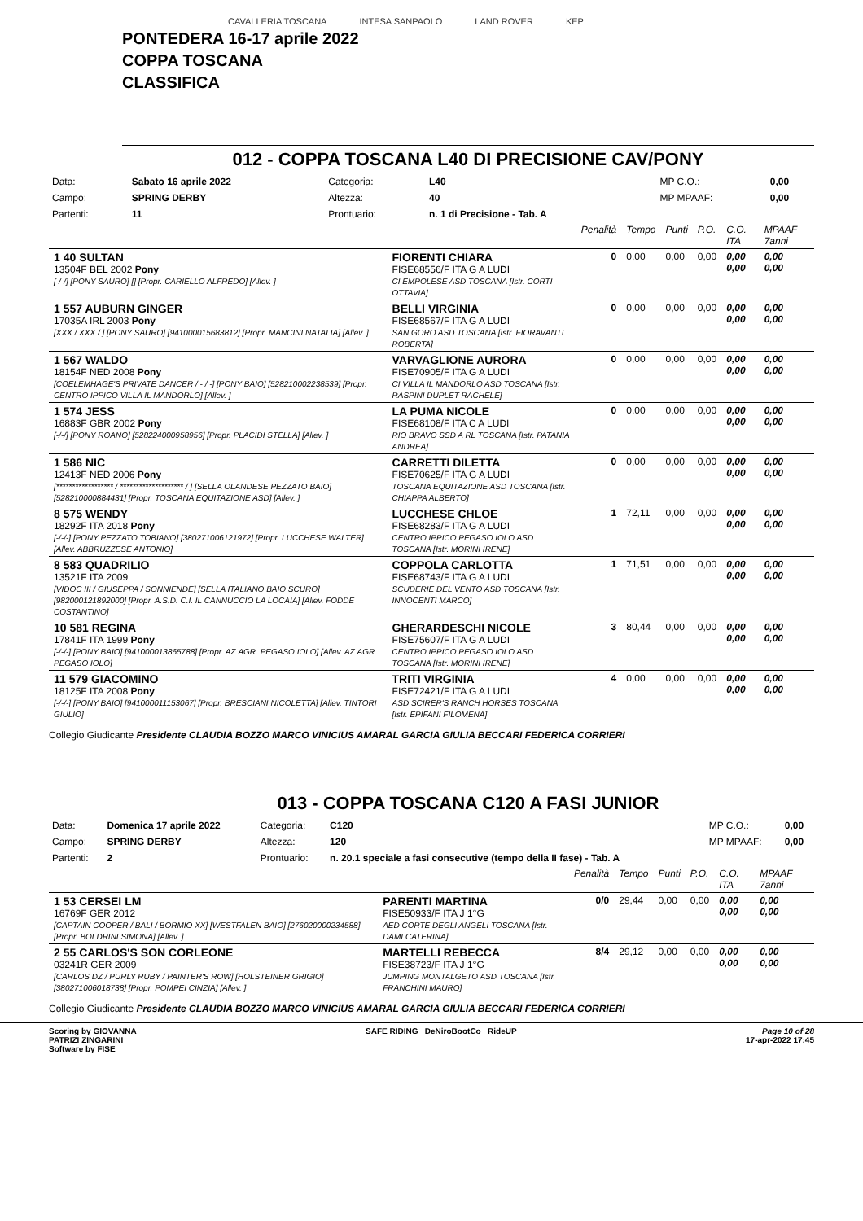CAVALLERIA TOSCANA INTESA SANPAOLO LAND ROVER KEP
PONTEDERA 16-17 aprile 2022
COPPA TOSCANA
CLASSIFICA
012 - COPPA TOSCANA L40 DI PRECISIONE CAV/PONY
| Data: | Sabato 16 aprile 2022 | Categoria: | L40 | MP C.O.: | 0,00 |
| Campo: | SPRING DERBY | Altezza: | 40 | MP MPAAF: | 0,00 |
| Partenti: | 11 | Prontuario: | n. 1 di Precisione - Tab. A | | |
| | | Penalità | Tempo | Punti | P.O. | C.O. ITA | MPAAF 7anni |
| 1 40 SULTAN 13504F BEL 2002 Pony [-/-/] [PONY SAURO] [] [Propr. CARIELLO ALFREDO] [Allev. ] | FIORENTI CHIARA FISE68556/F ITA G A LUDI CI EMPOLESE ASD TOSCANA [Istr. CORTI OTTAVIA] | 0 | 0,00 | 0,00 | 0,00 | 0,00 0,00 | 0,00 0,00 |
| 1 557 AUBURN GINGER 17035A IRL 2003 Pony [XXX / XXX / ] [PONY SAURO] [941000015683812] [Propr. MANCINI NATALIA] [Allev. ] | BELLI VIRGINIA FISE68567/F ITA G A LUDI SAN GORO ASD TOSCANA [Istr. FIORAVANTI ROBERTA] | 0 | 0,00 | 0,00 | 0,00 | 0,00 0,00 | 0,00 0,00 |
| 1 567 WALDO 18154F NED 2008 Pony [COELEMHAGE'S PRIVATE DANCER / - / -] [PONY BAIO] [528210002238539] [Propr. CENTRO IPPICO VILLA IL MANDORLO] [Allev. ] | VARVAGLIONE AURORA FISE70905/F ITA G A LUDI CI VILLA IL MANDORLO ASD TOSCANA [Istr. RASPINI DUPLET RACHELE] | 0 | 0,00 | 0,00 | 0,00 | 0,00 0,00 | 0,00 0,00 |
| 1 574 JESS 16883F GBR 2002 Pony [-/-/] [PONY ROANO] [528224000958956] [Propr. PLACIDI STELLA] [Allev. ] | LA PUMA NICOLE FISE68108/F ITA C A LUDI RIO BRAVO SSD A RL TOSCANA [Istr. PATANIA ANDREA] | 0 | 0,00 | 0,00 | 0,00 | 0,00 0,00 | 0,00 0,00 |
| 1 586 NIC 12413F NED 2006 Pony [****************** / ******************** / ] [SELLA OLANDESE PEZZATO BAIO] [528210000884431] [Propr. TOSCANA EQUITAZIONE ASD] [Allev. ] | CARRETTI DILETTA FISE70625/F ITA G A LUDI TOSCANA EQUITAZIONE ASD TOSCANA [Istr. CHIAPPA ALBERTO] | 0 | 0,00 | 0,00 | 0,00 | 0,00 0,00 | 0,00 0,00 |
| 8 575 WENDY 18292F ITA 2018 Pony [-/-/-] [PONY PEZZATO TOBIANO] [380271006121972] [Propr. LUCCHESE WALTER] [Allev. ABBRUZZESE ANTONIO] | LUCCHESE CHLOE FISE68283/F ITA G A LUDI CENTRO IPPICO PEGASO IOLO ASD TOSCANA [Istr. MORINI IRENE] | 1 | 72,11 | 0,00 | 0,00 | 0,00 0,00 | 0,00 0,00 |
| 8 583 QUADRILIO 13521F ITA 2009 [VIDOC III / GIUSEPPA / SONNIENDE] [SELLA ITALIANO BAIO SCURO] [982000121892000] [Propr. A.S.D. C.I. IL CANNUCCIO LA LOCAIA] [Allev. FODDE COSTANTINO] | COPPOLA CARLOTTA FISE68743/F ITA G A LUDI SCUDERIE DEL VENTO ASD TOSCANA [Istr. INNOCENTI MARCO] | 1 | 71,51 | 0,00 | 0,00 | 0,00 0,00 | 0,00 0,00 |
| 10 581 REGINA 17841F ITA 1999 Pony [-/-/-] [PONY BAIO] [941000013865788] [Propr. AZ.AGR. PEGASO IOLO] [Allev. AZ.AGR. PEGASO IOLO] | GHERARDESCHI NICOLE FISE75607/F ITA G A LUDI CENTRO IPPICO PEGASO IOLO ASD TOSCANA [Istr. MORINI IRENE] | 3 | 80,44 | 0,00 | 0,00 | 0,00 0,00 | 0,00 0,00 |
| 11 579 GIACOMINO 18125F ITA 2008 Pony [-/-/-] [PONY BAIO] [941000011153067] [Propr. BRESCIANI NICOLETTA] [Allev. TINTORI GIULIO] | TRITI VIRGINIA FISE72421/F ITA G A LUDI ASD SCIRER'S RANCH HORSES TOSCANA [Istr. EPIFANI FILOMENA] | 4 | 0,00 | 0,00 | 0,00 | 0,00 0,00 | 0,00 0,00 |
Collegio Giudicante Presidente CLAUDIA BOZZO MARCO VINICIUS AMARAL GARCIA GIULIA BECCARI FEDERICA CORRIERI
013 - COPPA TOSCANA C120 A FASI JUNIOR
| Data: | Domenica 17 aprile 2022 | Categoria: | C120 | MP C.O.: | 0,00 |
| Campo: | SPRING DERBY | Altezza: | 120 | MP MPAAF: | 0,00 |
| Partenti: | 2 | Prontuario: | n. 20.1 speciale a fasi consecutive (tempo della II fase) - Tab. A | | |
| | | Penalità | Tempo | Punti | P.O. | C.O. ITA | MPAAF 7anni |
| 1 53 CERSEI LM 16769F GER 2012 [CAPTAIN COOPER / BALI / BORMIO XX] [WESTFALEN BAIO] [276020000234588] [Propr. BOLDRINI SIMONA] [Allev. ] | PARENTI MARTINA FISE50933/F ITA J 1°G AED CORTE DEGLI ANGELI TOSCANA [Istr. DAMI CATERINA] | 0/0 | 29,44 | 0,00 | 0,00 | 0,00 0,00 | 0,00 0,00 |
| 2 55 CARLOS'S SON CORLEONE 03241R GER 2009 [CARLOS DZ / PURLY RUBY / PAINTER'S ROW] [HOLSTEINER GRIGIO] [380271006018738] [Propr. POMPEI CINZIA] [Allev. ] | MARTELLI REBECCA FISE38723/F ITA J 1°G JUMPING MONTALGETO ASD TOSCANA [Istr. FRANCHINI MAURO] | 8/4 | 29,12 | 0,00 | 0,00 | 0,00 0,00 | 0,00 0,00 |
Collegio Giudicante Presidente CLAUDIA BOZZO MARCO VINICIUS AMARAL GARCIA GIULIA BECCARI FEDERICA CORRIERI
Scoring by GIOVANNA
PATRIZI ZINGARINI
Software by FISE SAFE RIDING DeNiroBootCo RideUP Page 10 of 28
17-apr-2022 17:45